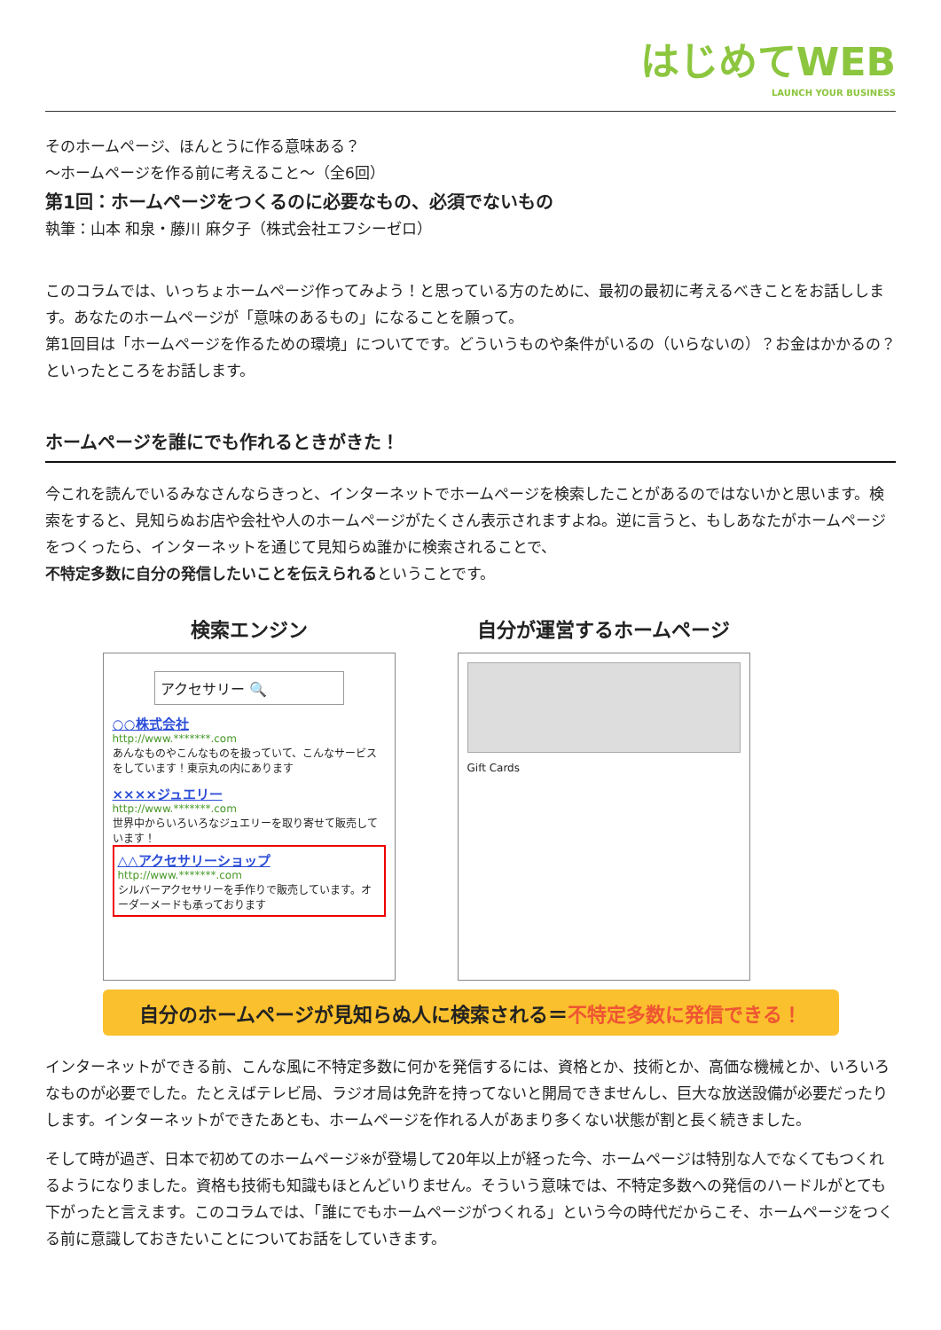はじめてWEB
LAUNCH YOUR BUSINESS
そのホームページ、ほんとうに作る意味ある？
～ホームページを作る前に考えること～（全6回）
第1回：ホームページをつくるのに必要なもの、必須でないもの
執筆：山本 和泉・藤川 麻夕子（株式会社エフシーゼロ）
このコラムでは、いっちょホームページ作ってみよう！と思っている方のために、最初の最初に考えるべきことをお話しします。あなたのホームページが「意味のあるもの」になることを願って。
第1回目は「ホームページを作るための環境」についてです。どういうものや条件がいるの（いらないの）？お金はかかるの？といったところをお話します。
ホームページを誰にでも作れるときがきた！
今これを読んでいるみなさんならきっと、インターネットでホームページを検索したことがあるのではないかと思います。検索をすると、見知らぬお店や会社や人のホームページがたくさん表示されますよね。逆に言うと、もしあなたがホームページをつくったら、インターネットを通じて見知らぬ誰かに検索されることで、
不特定多数に自分の発信したいことを伝えられるということです。
検索エンジン
アクセサリー 🔍
○○株式会社
http://www.*******.com
あんなものやこんなものを扱っていて、こんなサービスをしています！東京丸の内にあります
××××ジュエリー
http://www.*******.com
世界中からいろいろなジュエリーを取り寄せて販売しています！
△△アクセサリーショップ
http://www.*******.com
シルバーアクセサリーを手作りで販売しています。オーダーメードも承っております
自分が運営するホームページ
Gift Cards
自分のホームページが見知らぬ人に検索される＝不特定多数に発信できる！
インターネットができる前、こんな風に不特定多数に何かを発信するには、資格とか、技術とか、高価な機械とか、いろいろなものが必要でした。たとえばテレビ局、ラジオ局は免許を持ってないと開局できませんし、巨大な放送設備が必要だったりします。インターネットができたあとも、ホームページを作れる人があまり多くない状態が割と長く続きました。
そして時が過ぎ、日本で初めてのホームページ※が登場して20年以上が経った今、ホームページは特別な人でなくてもつくれるようになりました。資格も技術も知識もほとんどいりません。そういう意味では、不特定多数への発信のハードルがとても下がったと言えます。このコラムでは、「誰にでもホームページがつくれる」という今の時代だからこそ、ホームページをつくる前に意識しておきたいことについてお話をしていきます。